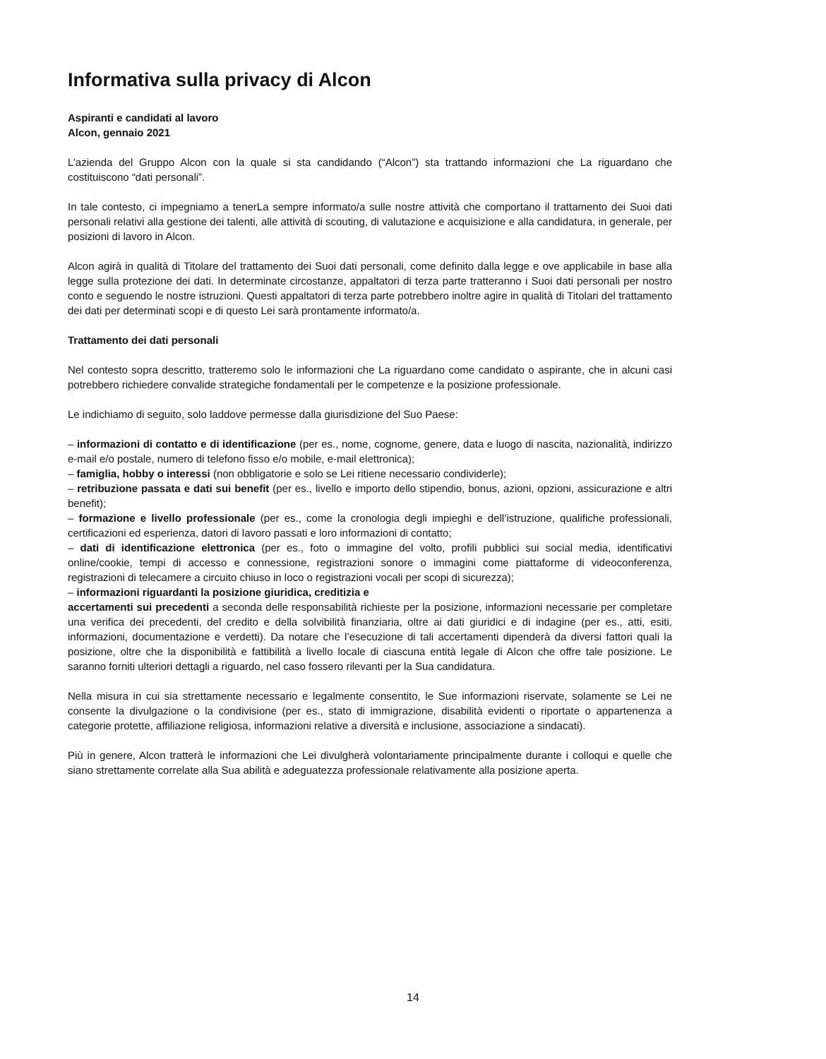Informativa sulla privacy di Alcon
Aspiranti e candidati al lavoro
Alcon, gennaio 2021
L’azienda del Gruppo Alcon con la quale si sta candidando (“Alcon”) sta trattando informazioni che La riguardano che costituiscono “dati personali”.
In tale contesto, ci impegniamo a tenerLa sempre informato/a sulle nostre attività che comportano il trattamento dei Suoi dati personali relativi alla gestione dei talenti, alle attività di scouting, di valutazione e acquisizione e alla candidatura, in generale, per posizioni di lavoro in Alcon.
Alcon agirà in qualità di Titolare del trattamento dei Suoi dati personali, come definito dalla legge e ove applicabile in base alla legge sulla protezione dei dati. In determinate circostanze, appaltatori di terza parte tratteranno i Suoi dati personali per nostro conto e seguendo le nostre istruzioni. Questi appaltatori di terza parte potrebbero inoltre agire in qualità di Titolari del trattamento dei dati per determinati scopi e di questo Lei sarà prontamente informato/a.
Trattamento dei dati personali
Nel contesto sopra descritto, tratteremo solo le informazioni che La riguardano come candidato o aspirante, che in alcuni casi potrebbero richiedere convalide strategiche fondamentali per le competenze e la posizione professionale.
Le indichiamo di seguito, solo laddove permesse dalla giurisdizione del Suo Paese:
– informazioni di contatto e di identificazione (per es., nome, cognome, genere, data e luogo di nascita, nazionalità, indirizzo e-mail e/o postale, numero di telefono fisso e/o mobile, e-mail elettronica);
– famiglia, hobby o interessi (non obbligatorie e solo se Lei ritiene necessario condividerle);
– retribuzione passata e dati sui benefit (per es., livello e importo dello stipendio, bonus, azioni, opzioni, assicurazione e altri benefit);
– formazione e livello professionale (per es., come la cronologia degli impieghi e dell’istruzione, qualifiche professionali, certificazioni ed esperienza, datori di lavoro passati e loro informazioni di contatto;
– dati di identificazione elettronica (per es., foto o immagine del volto, profili pubblici sui social media, identificativi online/cookie, tempi di accesso e connessione, registrazioni sonore o immagini come piattaforme di videoconferenza, registrazioni di telecamere a circuito chiuso in loco o registrazioni vocali per scopi di sicurezza);
– informazioni riguardanti la posizione giuridica, creditizia e
accertamenti sui precedenti a seconda delle responsabilità richieste per la posizione, informazioni necessarie per completare una verifica dei precedenti, del credito e della solvibilità finanziaria, oltre ai dati giuridici e di indagine (per es., atti, esiti, informazioni, documentazione e verdetti). Da notare che l’esecuzione di tali accertamenti dipenderà da diversi fattori quali la posizione, oltre che la disponibilità e fattibilità a livello locale di ciascuna entità legale di Alcon che offre tale posizione. Le saranno forniti ulteriori dettagli a riguardo, nel caso fossero rilevanti per la Sua candidatura.
Nella misura in cui sia strettamente necessario e legalmente consentito, le Sue informazioni riservate, solamente se Lei ne consente la divulgazione o la condivisione (per es., stato di immigrazione, disabilità evidenti o riportate o appartenenza a categorie protette, affiliazione religiosa, informazioni relative a diversità e inclusione, associazione a sindacati).
Più in genere, Alcon tratterà le informazioni che Lei divulgherà volontariamente principalmente durante i colloqui e quelle che siano strettamente correlate alla Sua abilità e adeguatezza professionale relativamente alla posizione aperta.
14